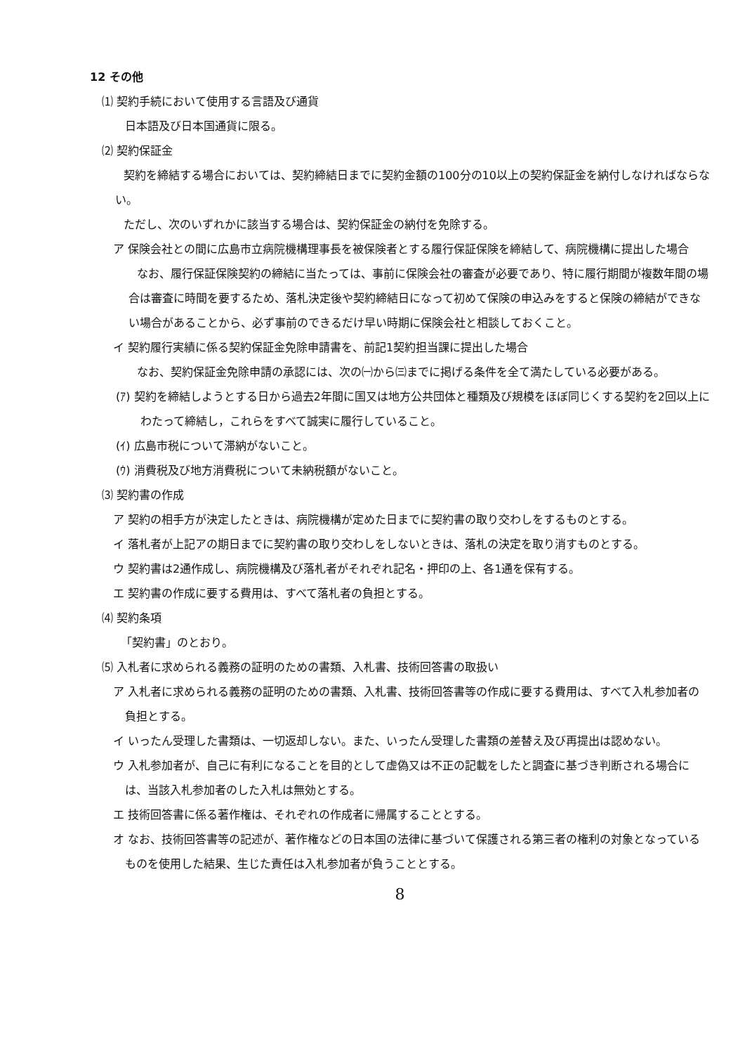12 その他
⑴ 契約手続において使用する言語及び通貨
日本語及び日本国通貨に限る。
⑵ 契約保証金
契約を締結する場合においては、契約締結日までに契約金額の100分の10以上の契約保証金を納付しなければならない。
ただし、次のいずれかに該当する場合は、契約保証金の納付を免除する。
ア 保険会社との間に広島市立病院機構理事長を被保険者とする履行保証保険を締結して、病院機構に提出した場合
なお、履行保証保険契約の締結に当たっては、事前に保険会社の審査が必要であり、特に履行期間が複数年間の場合は審査に時間を要するため、落札決定後や契約締結日になって初めて保険の申込みをすると保険の締結ができない場合があることから、必ず事前のできるだけ早い時期に保険会社と相談しておくこと。
イ 契約履行実績に係る契約保証金免除申請書を、前記1契約担当課に提出した場合
なお、契約保証金免除申請の承認には、次の㈠から㈢までに掲げる条件を全て満たしている必要がある。
(ｱ) 契約を締結しようとする日から過去2年間に国又は地方公共団体と種類及び規模をほぼ同じくする契約を2回以上にわたって締結し，これらをすべて誠実に履行していること。
(ｲ) 広島市税について滞納がないこと。
(ｳ) 消費税及び地方消費税について未納税額がないこと。
⑶ 契約書の作成
ア 契約の相手方が決定したときは、病院機構が定めた日までに契約書の取り交わしをするものとする。
イ 落札者が上記アの期日までに契約書の取り交わしをしないときは、落札の決定を取り消すものとする。
ウ 契約書は2通作成し、病院機構及び落札者がそれぞれ記名・押印の上、各1通を保有する。
エ 契約書の作成に要する費用は、すべて落札者の負担とする。
⑷ 契約条項
「契約書」のとおり。
⑸ 入札者に求められる義務の証明のための書類、入札書、技術回答書の取扱い
ア 入札者に求められる義務の証明のための書類、入札書、技術回答書等の作成に要する費用は、すべて入札参加者の負担とする。
イ いったん受理した書類は、一切返却しない。また、いったん受理した書類の差替え及び再提出は認めない。
ウ 入札参加者が、自己に有利になることを目的として虚偽又は不正の記載をしたと調査に基づき判断される場合には、当該入札参加者のした入札は無効とする。
エ 技術回答書に係る著作権は、それぞれの作成者に帰属することとする。
オ なお、技術回答書等の記述が、著作権などの日本国の法律に基づいて保護される第三者の権利の対象となっているものを使用した結果、生じた責任は入札参加者が負うこととする。
8